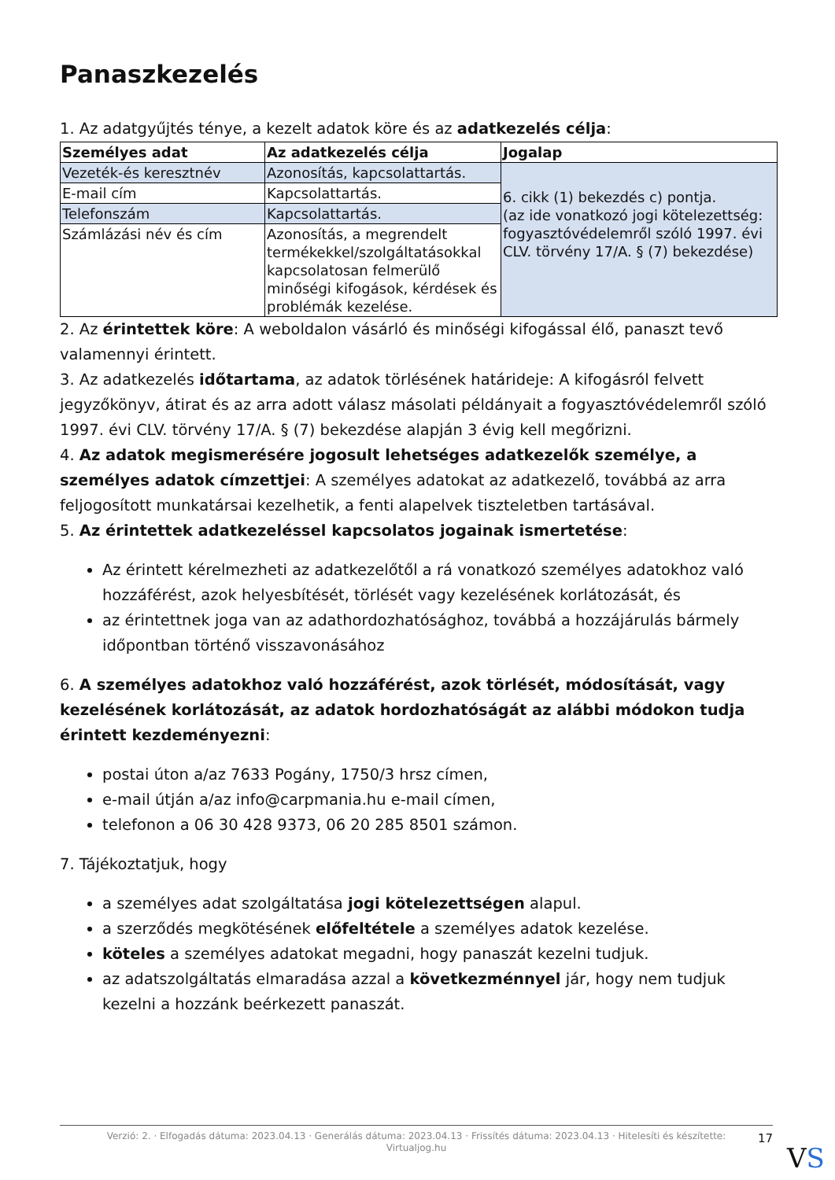Panaszkezelés
1. Az adatgyűjtés ténye, a kezelt adatok köre és az adatkezelés célja:
| Személyes adat | Az adatkezelés célja | Jogalap |
| --- | --- | --- |
| Vezeték-és keresztnév | Azonosítás, kapcsolattartás. | 6. cikk (1) bekezdés c) pontja. (az ide vonatkozó jogi kötelezettség: fogyasztóvédelemről szóló 1997. évi CLV. törvény 17/A. § (7) bekezdése) |
| E-mail cím | Kapcsolattartás. | |
| Telefonszám | Kapcsolattartás. | |
| Számlázási név és cím | Azonosítás, a megrendelt termékekkel/szolgáltatásokkal kapcsolatosan felmerülő minőségi kifogások, kérdések és problémák kezelése. | |
2. Az érintettek köre: A weboldalon vásárló és minőségi kifogással élő, panaszt tevő valamennyi érintett.
3. Az adatkezelés időtartama, az adatok törlésének határideje: A kifogásról felvett jegyzőkönyv, átirat és az arra adott válasz másolati példányait a fogyasztóvédelemről szóló 1997. évi CLV. törvény 17/A. § (7) bekezdése alapján 3 évig kell megőrizni.
4. Az adatok megismerésére jogosult lehetséges adatkezelők személye, a személyes adatok címzettjei: A személyes adatokat az adatkezelő, továbbá az arra feljogosított munkatársai kezelhetik, a fenti alapelvek tiszteletben tartásával.
5. Az érintettek adatkezeléssel kapcsolatos jogainak ismertetése:
Az érintett kérelmezheti az adatkezelőtől a rá vonatkozó személyes adatokhoz való hozzáférést, azok helyesbítését, törlését vagy kezelésének korlátozását, és
az érintettnek joga van az adathordozhatósághoz, továbbá a hozzájárulás bármely időpontban történő visszavonásához
6. A személyes adatokhoz való hozzáférést, azok törlését, módosítását, vagy kezelésének korlátozását, az adatok hordozhatóságát az alábbi módokon tudja érintett kezdeményezni:
postai úton a/az 7633 Pogány, 1750/3 hrsz címen,
e-mail útján a/az info@carpmania.hu e-mail címen,
telefonon a 06 30 428 9373, 06 20 285 8501 számon.
7. Tájékoztatjuk, hogy
a személyes adat szolgáltatása jogi kötelezettségen alapul.
a szerződés megkötésének előfeltétele a személyes adatok kezelése.
köteles a személyes adatokat megadni, hogy panaszát kezelni tudjuk.
az adatszolgáltatás elmaradása azzal a következménnyel jár, hogy nem tudjuk kezelni a hozzánk beérkezett panaszát.
Verzió: 2. · Elfogadás dátuma: 2023.04.13 · Generálás dátuma: 2023.04.13 · Frissítés dátuma: 2023.04.13 · Hitelesíti és készítette:
Virtualjog.hu
17
VS